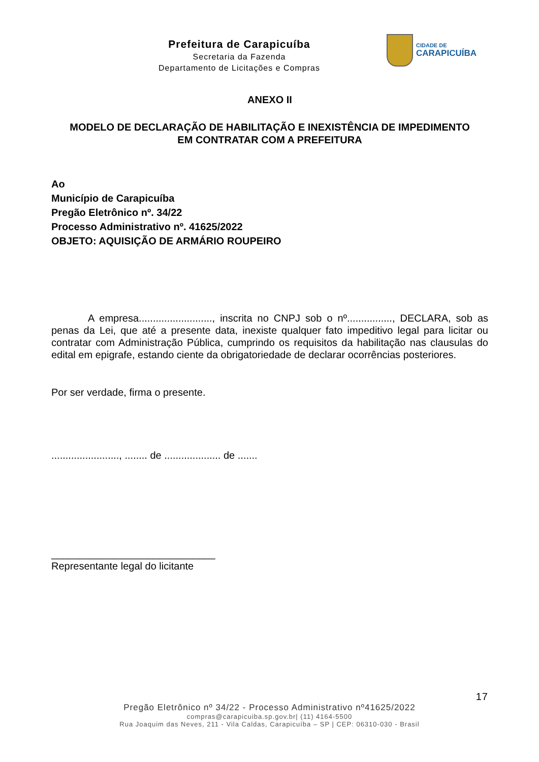Prefeitura de Carapicuíba
Secretaria da Fazenda
Departamento de Licitações e Compras
CIDADE DE
CARAPICUÍBA
ANEXO II
MODELO DE DECLARAÇÃO DE HABILITAÇÃO E INEXISTÊNCIA DE IMPEDIMENTO
EM CONTRATAR COM A PREFEITURA
Ao
Município de Carapicuíba
Pregão Eletrônico nº. 34/22
Processo Administrativo nº. 41625/2022
OBJETO: AQUISIÇÃO DE ARMÁRIO ROUPEIRO
A empresa.........................., inscrita no CNPJ sob o nº................, DECLARA, sob as penas da Lei, que até a presente data, inexiste qualquer fato impeditivo legal para licitar ou contratar com Administração Pública, cumprindo os requisitos da habilitação nas clausulas do edital em epigrafe, estando ciente da obrigatoriedade de declarar ocorrências posteriores.
Por ser verdade, firma o presente.
........................, ........ de .................... de .......
_____________________________
Representante legal do licitante
17
Pregão Eletrônico nº 34/22 - Processo Administrativo nº41625/2022
compras@carapicuiba.sp.gov.br| (11) 4164-5500
Rua Joaquim das Neves, 211 - Vila Caldas, Carapicuíba – SP | CEP: 06310-030 - Brasil